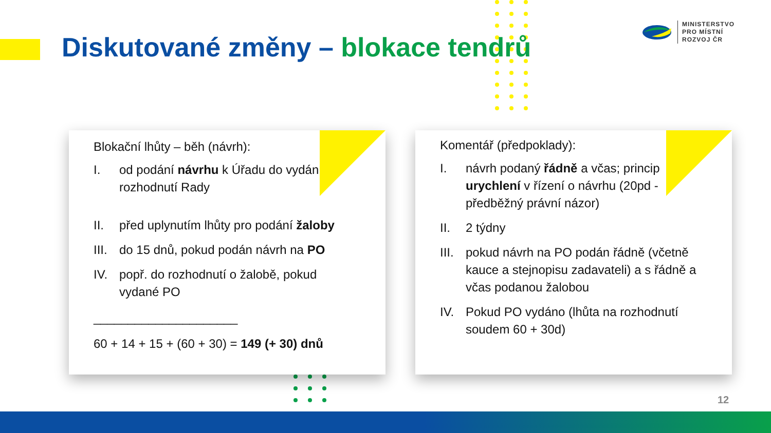Diskutované změny – blokace tendrů
MINISTERSTVO
PRO MÍSTNÍ
ROZVOJ ČR
Blokační lhůty – běh (návrh):
I. od podání návrhu k Úřadu do vydání rozhodnutí Rady
II. před uplynutím lhůty pro podání žaloby
III. do 15 dnů, pokud podán návrh na PO
IV. popř. do rozhodnutí o žalobě, pokud vydané PO
_____________________
60 + 14 + 15 + (60 + 30) = 149 (+ 30) dnů
Komentář (předpoklady):
I. návrh podaný řádně a včas; princip urychlení v řízení o návrhu (20pd - předběžný právní názor)
II. 2 týdny
III. pokud návrh na PO podán řádně (včetně kauce a stejnopisu zadavateli) a s řádně a včas podanou žalobou
IV. Pokud PO vydáno (lhůta na rozhodnutí soudem 60 + 30d)
12